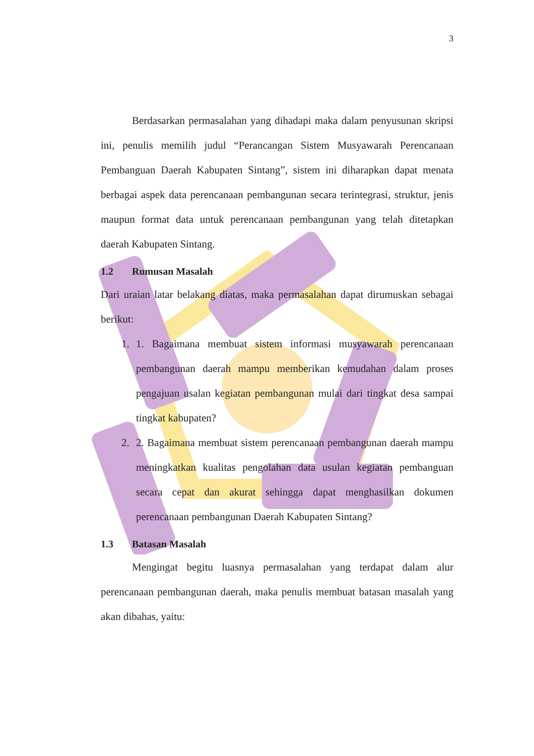3
Berdasarkan permasalahan yang dihadapi maka dalam penyusunan skripsi ini, penulis memilih judul “Perancangan Sistem Musyawarah Perencanaan Pembanguan Daerah Kabupaten Sintang”, sistem ini diharapkan dapat menata berbagai aspek data perencanaan pembangunan secara terintegrasi, struktur, jenis maupun format data untuk perencanaan pembangunan yang telah ditetapkan daerah Kabupaten Sintang.
1.2 Rumusan Masalah
Dari uraian latar belakang diatas, maka permasalahan dapat dirumuskan sebagai berikut:
1. 1. Bagaimana membuat sistem informasi musyawarah perencanaan pembangunan daerah mampu memberikan kemudahan dalam proses pengajuan usalan kegiatan pembangunan mulai dari tingkat desa sampai tingkat kabupaten?
2. 2. Bagaimana membuat sistem perencanaan pembangunan daerah mampu meningkatkan kualitas pengolahan data usulan kegiatan pembanguan secara cepat dan akurat sehingga dapat menghasilkan dokumen perencanaan pembangunan Daerah Kabupaten Sintang?
1.3 Batasan Masalah
Mengingat begitu luasnya permasalahan yang terdapat dalam alur perencanaan pembangunan daerah, maka penulis membuat batasan masalah yang akan dibahas, yaitu: